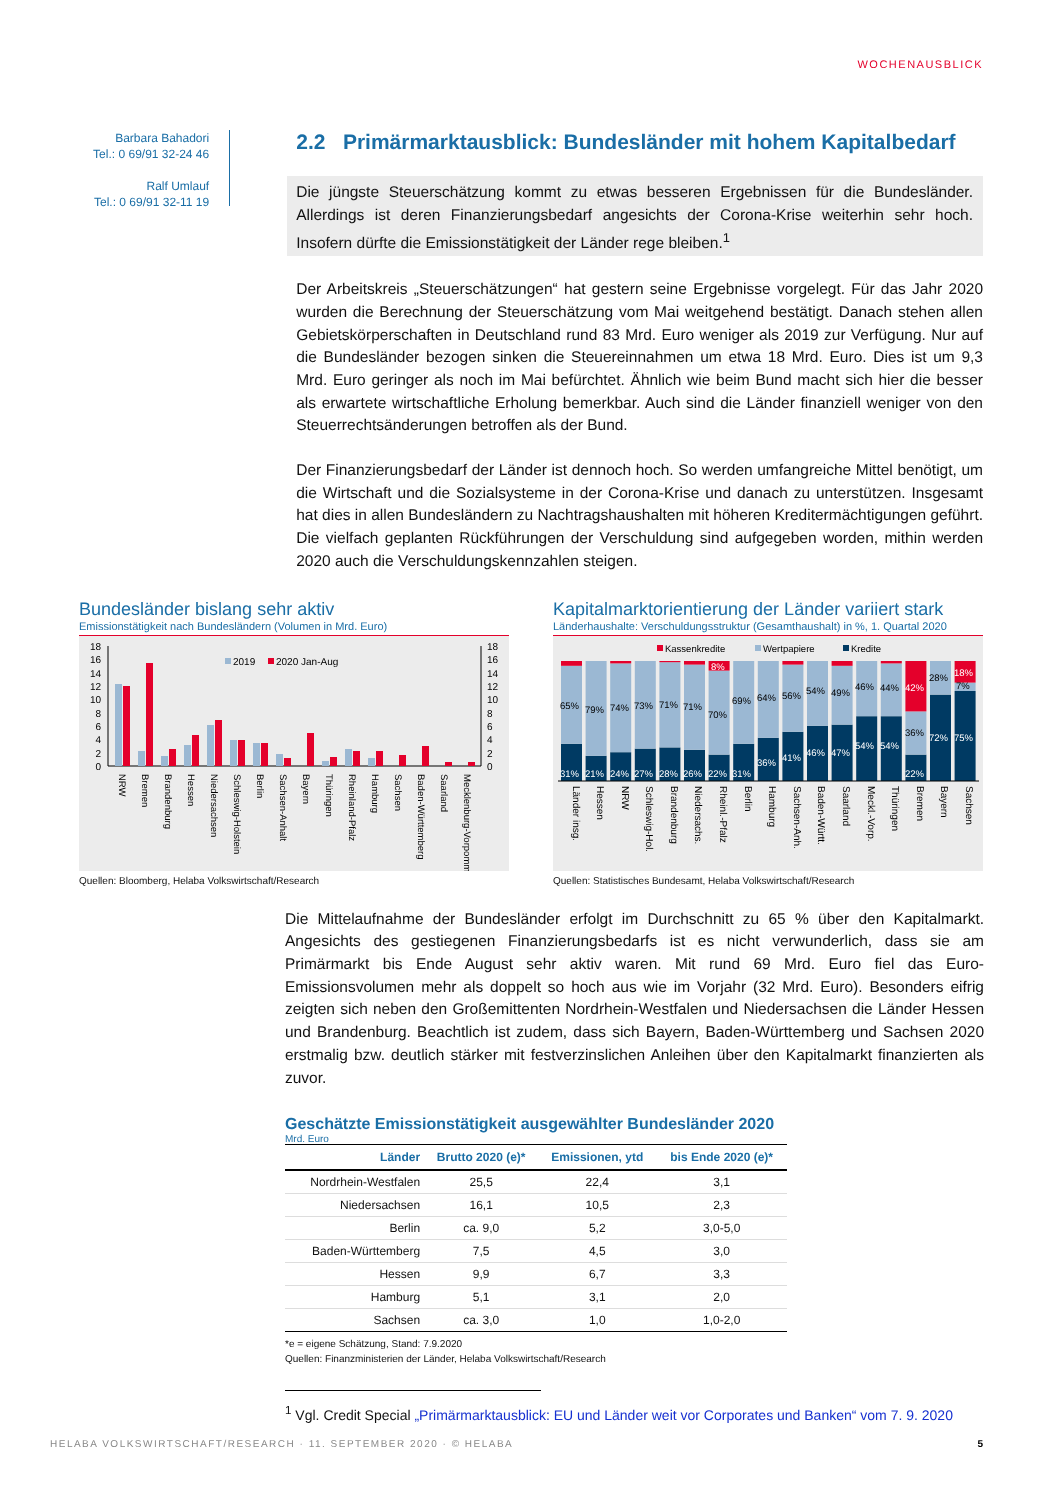WOCHENAUSBLICK
Barbara Bahadori
Tel.: 0 69/91 32-24 46
Ralf Umlauf
Tel.: 0 69/91 32-11 19
2.2 Primärmarktausblick: Bundesländer mit hohem Kapitalbedarf
Die jüngste Steuerschätzung kommt zu etwas besseren Ergebnissen für die Bundesländer. Allerdings ist deren Finanzierungsbedarf angesichts der Corona-Krise weiterhin sehr hoch. Insofern dürfte die Emissionstätigkeit der Länder rege bleiben.<sup>1</sup>
Der Arbeitskreis „Steuerschätzungen“ hat gestern seine Ergebnisse vorgelegt. Für das Jahr 2020 wurden die Berechnung der Steuerschätzung vom Mai weitgehend bestätigt. Danach stehen allen Gebietskörperschaften in Deutschland rund 83 Mrd. Euro weniger als 2019 zur Verfügung. Nur auf die Bundesländer bezogen sinken die Steuereinnahmen um etwa 18 Mrd. Euro. Dies ist um 9,3 Mrd. Euro geringer als noch im Mai befürchtet. Ähnlich wie beim Bund macht sich hier die besser als erwartete wirtschaftliche Erholung bemerkbar. Auch sind die Länder finanziell weniger von den Steuerrechtsänderungen betroffen als der Bund.
Der Finanzierungsbedarf der Länder ist dennoch hoch. So werden umfangreiche Mittel benötigt, um die Wirtschaft und die Sozialsysteme in der Corona-Krise und danach zu unterstützen. Insgesamt hat dies in allen Bundesländern zu Nachtragshaushalten mit höheren Kreditermächtigungen geführt. Die vielfach geplanten Rückführungen der Verschuldung sind aufgegeben worden, mithin werden 2020 auch die Verschuldungskennzahlen steigen.
Bundesländer bislang sehr aktiv
Emissionstätigkeit nach Bundesländern (Volumen in Mrd. Euro)
18
16
14
12
10
8
6
4
2
0
18
16
14
12
10
8
6
4
2
0
2019
2020 Jan-Aug
NRW
Bremen
Brandenburg
Hessen
Niedersachsen
Schleswig-Holstein
Berlin
Sachsen-Anhalt
Bayern
Thüringen
Rheinland-Pfalz
Hamburg
Sachsen
Baden-Württemberg
Saarland
Mecklenburg-Vorpommern
Quellen: Bloomberg, Helaba Volkswirtschaft/Research
Kapitalmarktorientierung der Länder variiert stark
Länderhaushalte: Verschuldungsstruktur (Gesamthaushalt) in %, 1. Quartal 2020
Kassenkredite
Wertpapiere
Kredite
65%
79%
74%
73%
71%
71%
70%
69%
64%
56%
54%
49%
46%
44%
36%
28%
7%
31%
21%
24%
27%
28%
26%
22%
31%
36%
41%
46%
47%
54%
54%
22%
72%
75%
8%
42%
18%
Länder insg.
Hessen
NRW
Schleswig-Hol.
Brandenburg
Niedersachs.
Rheinl.-Pfalz
Berlin
Hamburg
Sachsen-Anh.
Baden-Württ.
Saarland
Meckl.-Vorp.
Thüringen
Bremen
Bayern
Sachsen
Quellen: Statistisches Bundesamt, Helaba Volkswirtschaft/Research
Die Mittelaufnahme der Bundesländer erfolgt im Durchschnitt zu 65 % über den Kapitalmarkt. Angesichts des gestiegenen Finanzierungsbedarfs ist es nicht verwunderlich, dass sie am Primärmarkt bis Ende August sehr aktiv waren. Mit rund 69 Mrd. Euro fiel das Euro-Emissionsvolumen mehr als doppelt so hoch aus wie im Vorjahr (32 Mrd. Euro). Besonders eifrig zeigten sich neben den Großemittenten Nordrhein-Westfalen und Niedersachsen die Länder Hessen und Brandenburg. Beachtlich ist zudem, dass sich Bayern, Baden-Württemberg und Sachsen 2020 erstmalig bzw. deutlich stärker mit festverzinslichen Anleihen über den Kapitalmarkt finanzierten als zuvor.
Geschätzte Emissionstätigkeit ausgewählter Bundesländer 2020
Mrd. Euro
| Länder | Brutto 2020 (e)* | Emissionen, ytd | bis Ende 2020 (e)* |
| --- | --- | --- | --- |
| Nordrhein-Westfalen | 25,5 | 22,4 | 3,1 |
| Niedersachsen | 16,1 | 10,5 | 2,3 |
| Berlin | ca. 9,0 | 5,2 | 3,0-5,0 |
| Baden-Württemberg | 7,5 | 4,5 | 3,0 |
| Hessen | 9,9 | 6,7 | 3,3 |
| Hamburg | 5,1 | 3,1 | 2,0 |
| Sachsen | ca. 3,0 | 1,0 | 1,0-2,0 |
*e = eigene Schätzung, Stand: 7.9.2020
Quellen: Finanzministerien der Länder, Helaba Volkswirtschaft/Research
<sup>1</sup> Vgl. Credit Special „Primärmarktausblick: EU und Länder weit vor Corporates und Banken“ vom 7. 9. 2020
HELABA VOLKSWIRTSCHAFT/RESEARCH · 11. SEPTEMBER 2020 · © HELABA 5